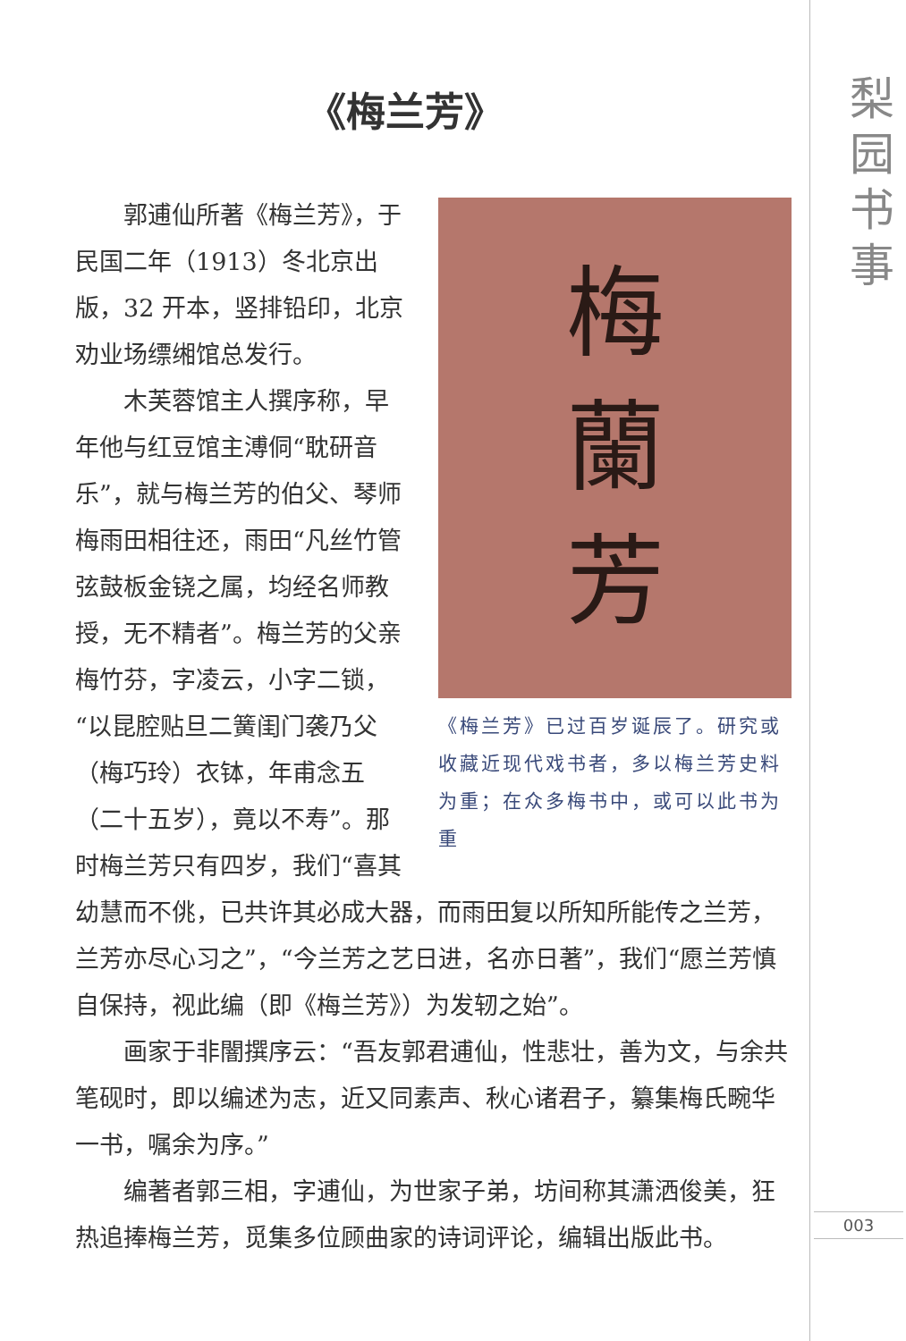梨
园
书
事
《梅兰芳》
梅
蘭
芳
《梅兰芳》已过百岁诞辰了。研究或收藏近现代戏书者，多以梅兰芳史料为重；在众多梅书中，或可以此书为重
郭逋仙所著《梅兰芳》，于民国二年（1913）冬北京出版，32 开本，竖排铅印，北京劝业场缥缃馆总发行。
木芙蓉馆主人撰序称，早年他与红豆馆主溥侗“耽研音乐”，就与梅兰芳的伯父、琴师梅雨田相往还，雨田“凡丝竹管弦鼓板金铙之属，均经名师教授，无不精者”。梅兰芳的父亲梅竹芬，字凌云，小字二锁，“以昆腔贴旦二簧闺门袭乃父（梅巧玲）衣钵，年甫念五（二十五岁），竟以不寿”。那时梅兰芳只有四岁，我们“喜其幼慧而不佻，已共许其必成大器，而雨田复以所知所能传之兰芳，兰芳亦尽心习之”，“今兰芳之艺日进，名亦日著”，我们“愿兰芳慎自保持，视此编（即《梅兰芳》）为发轫之始”。
画家于非闇撰序云：“吾友郭君逋仙，性悲壮，善为文，与余共笔砚时，即以编述为志，近又同素声、秋心诸君子，纂集梅氏畹华一书，嘱余为序。”
编著者郭三相，字逋仙，为世家子弟，坊间称其潇洒俊美，狂热追捧梅兰芳，觅集多位顾曲家的诗词评论，编辑出版此书。
003